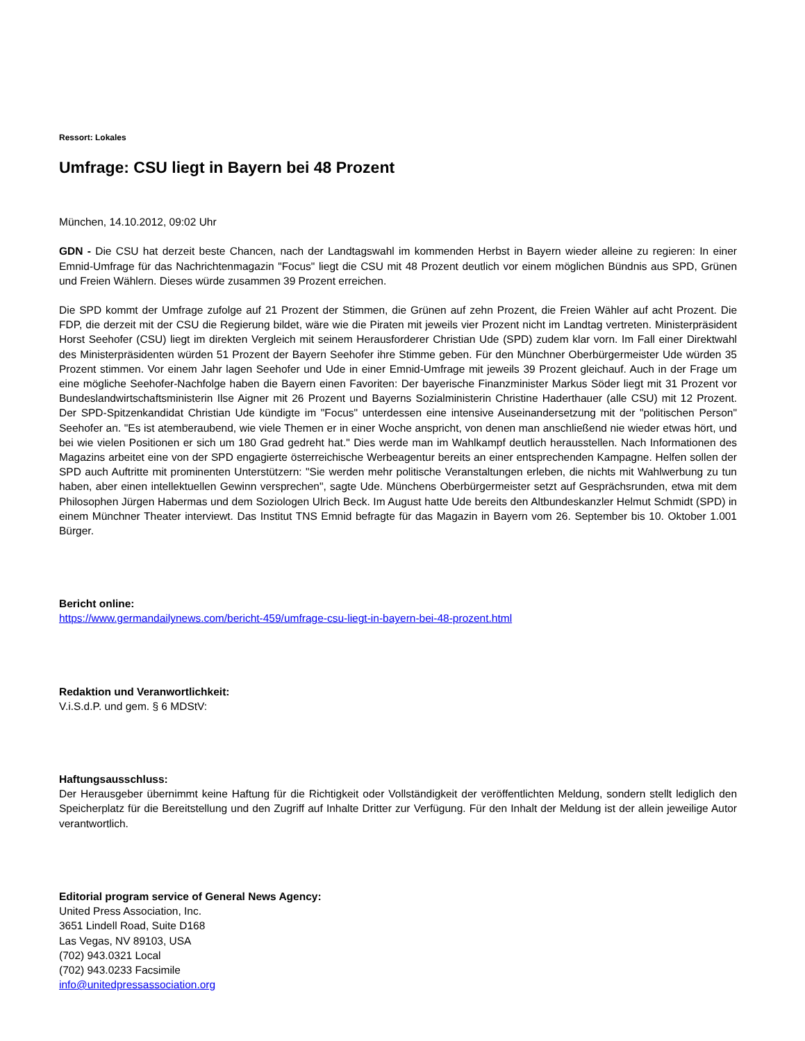Ressort: Lokales
Umfrage: CSU liegt in Bayern bei 48 Prozent
München, 14.10.2012, 09:02 Uhr
GDN - Die CSU hat derzeit beste Chancen, nach der Landtagswahl im kommenden Herbst in Bayern wieder alleine zu regieren: In einer Emnid-Umfrage für das Nachrichtenmagazin "Focus" liegt die CSU mit 48 Prozent deutlich vor einem möglichen Bündnis aus SPD, Grünen und Freien Wählern. Dieses würde zusammen 39 Prozent erreichen.
Die SPD kommt der Umfrage zufolge auf 21 Prozent der Stimmen, die Grünen auf zehn Prozent, die Freien Wähler auf acht Prozent. Die FDP, die derzeit mit der CSU die Regierung bildet, wäre wie die Piraten mit jeweils vier Prozent nicht im Landtag vertreten. Ministerpräsident Horst Seehofer (CSU) liegt im direkten Vergleich mit seinem Herausforderer Christian Ude (SPD) zudem klar vorn. Im Fall einer Direktwahl des Ministerpräsidenten würden 51 Prozent der Bayern Seehofer ihre Stimme geben. Für den Münchner Oberbürgermeister Ude würden 35 Prozent stimmen. Vor einem Jahr lagen Seehofer und Ude in einer Emnid-Umfrage mit jeweils 39 Prozent gleichauf. Auch in der Frage um eine mögliche Seehofer-Nachfolge haben die Bayern einen Favoriten: Der bayerische Finanzminister Markus Söder liegt mit 31 Prozent vor Bundeslandwirtschaftsministerin Ilse Aigner mit 26 Prozent und Bayerns Sozialministerin Christine Haderthauer (alle CSU) mit 12 Prozent. Der SPD-Spitzenkandidat Christian Ude kündigte im "Focus" unterdessen eine intensive Auseinandersetzung mit der "politischen Person" Seehofer an. "Es ist atemberaubend, wie viele Themen er in einer Woche anspricht, von denen man anschließend nie wieder etwas hört, und bei wie vielen Positionen er sich um 180 Grad gedreht hat." Dies werde man im Wahlkampf deutlich herausstellen. Nach Informationen des Magazins arbeitet eine von der SPD engagierte österreichische Werbeagentur bereits an einer entsprechenden Kampagne. Helfen sollen der SPD auch Auftritte mit prominenten Unterstützern: "Sie werden mehr politische Veranstaltungen erleben, die nichts mit Wahlwerbung zu tun haben, aber einen intellektuellen Gewinn versprechen", sagte Ude. Münchens Oberbürgermeister setzt auf Gesprächsrunden, etwa mit dem Philosophen Jürgen Habermas und dem Soziologen Ulrich Beck. Im August hatte Ude bereits den Altbundeskanzler Helmut Schmidt (SPD) in einem Münchner Theater interviewt. Das Institut TNS Emnid befragte für das Magazin in Bayern vom 26. September bis 10. Oktober 1.001 Bürger.
Bericht online:
https://www.germandailynews.com/bericht-459/umfrage-csu-liegt-in-bayern-bei-48-prozent.html
Redaktion und Veranwortlichkeit:
V.i.S.d.P. und gem. § 6 MDStV:
Haftungsausschluss:
Der Herausgeber übernimmt keine Haftung für die Richtigkeit oder Vollständigkeit der veröffentlichten Meldung, sondern stellt lediglich den Speicherplatz für die Bereitstellung und den Zugriff auf Inhalte Dritter zur Verfügung. Für den Inhalt der Meldung ist der allein jeweilige Autor verantwortlich.
Editorial program service of General News Agency:
United Press Association, Inc.
3651 Lindell Road, Suite D168
Las Vegas, NV 89103, USA
(702) 943.0321 Local
(702) 943.0233 Facsimile
info@unitedpressassociation.org